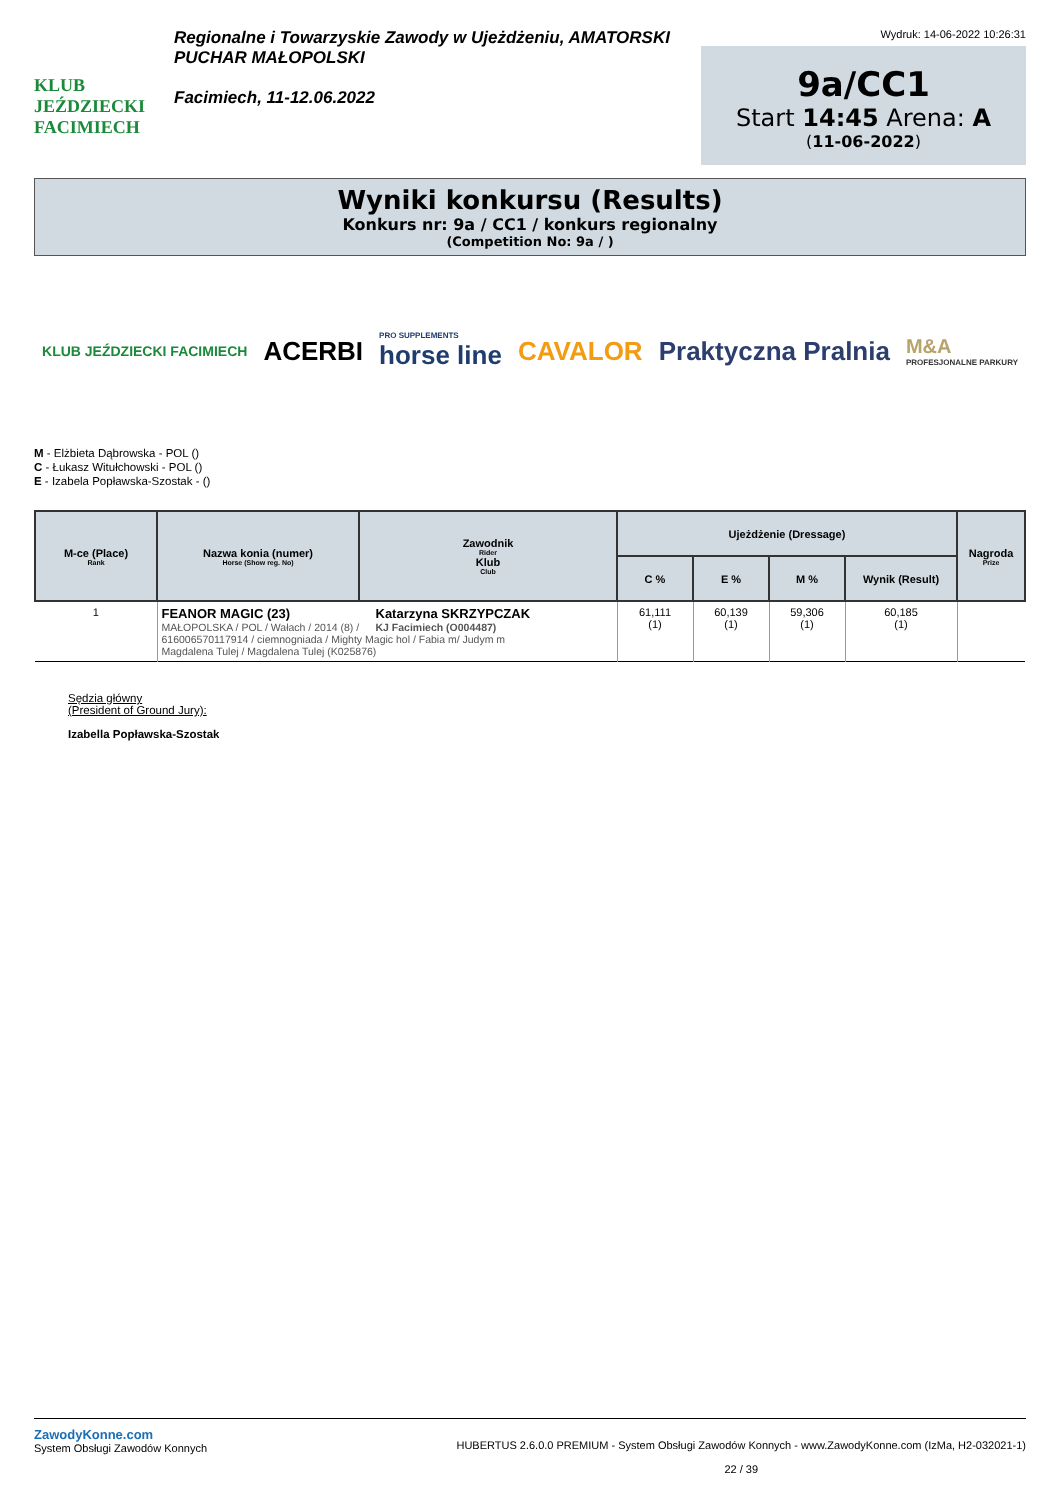KLUB JEŹDZIECKI FACIMIECH
Regionalne i Towarzyskie Zawody w Ujeżdżeniu, AMATORSKI PUCHAR MAŁOPOLSKI
Facimiech, 11-12.06.2022
Wydruk: 14-06-2022 10:26:31
9a/CC1
Start 14:45 Arena: A
(11-06-2022)
Wyniki konkursu (Results)
Konkurs nr: 9a / CC1 / konkurs regionalny
(Competition No: 9a / )
KLUB JEŹDZIECKI FACIMIECH ACERBI PRO SUPPLEMENTS
horse line CAVALOR Praktyczna Pralnia M&A
PROFESJONALNE PARKURY
M - Elżbieta Dąbrowska - POL ()
C - Łukasz Witułchowski - POL ()
E - Izabela Popławska-Szostak - ()
| M-ce (Place) Rank | Nazwa konia (numer) Horse (Show reg. No) | Zawodnik Rider Klub Club | Ujeżdżenie (Dressage) | | | | Nagroda Prize |
| --- | --- | --- | --- | --- | --- | --- | --- |
| | | | C % | E % | M % | Wynik (Result) | |
| 1 | FEANOR MAGIC (23) MAŁOPOLSKA / POL / Wałach / 2014 (8) / Katarzyna SKRZYPCZAK KJ Facimiech (O004487) 616006570117914 / ciemnogniada / Mighty Magic hol / Fabia m/ Judym m Magdalena Tulej / Magdalena Tulej (K025876) | | 61,111 (1) | 60,139 (1) | 59,306 (1) | 60,185 (1) | |
Sędzia główny
(President of Ground Jury):
Izabella Popławska-Szostak
ZawodyKonne.com
System Obsługi Zawodów Konnych
HUBERTUS 2.6.0.0 PREMIUM - System Obsługi Zawodów Konnych - www.ZawodyKonne.com (IzMa, H2-032021-1)
22 / 39